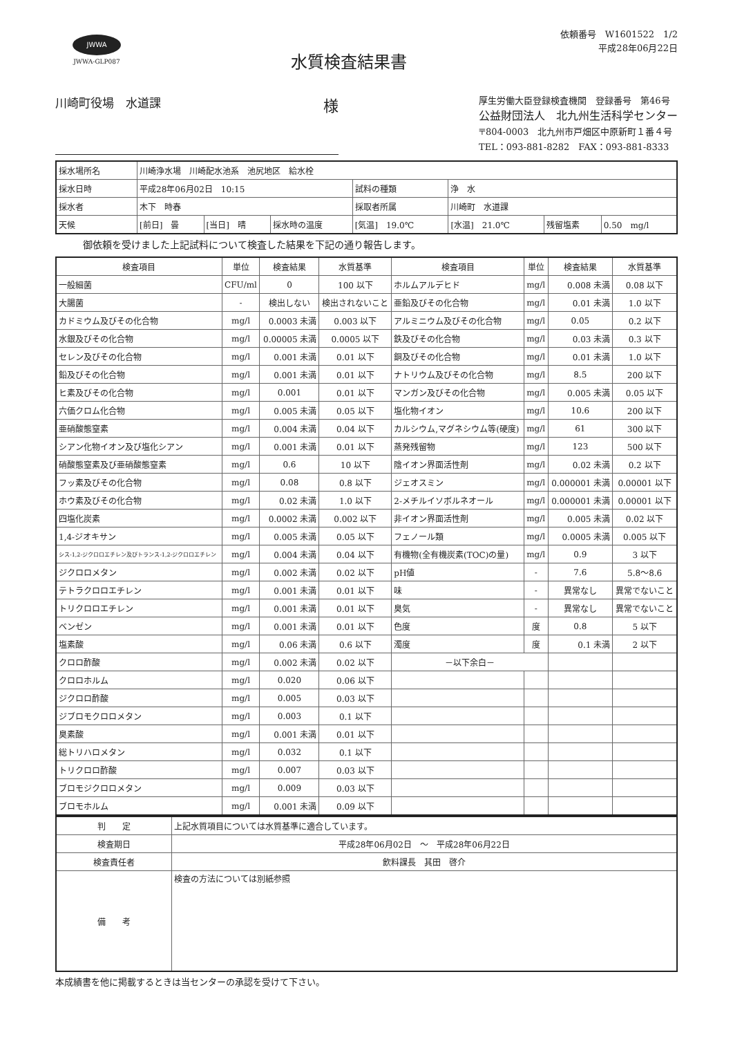JWWA
JWWA-GLP087
水質検査結果書
依頼番号　W1601522　1/2
平成28年06月22日
川崎町役場　水道課 様
厚生労働大臣登録検査機関　登録番号　第46号
公益財団法人　北九州生活科学センター
〒804-0003　北九州市戸畑区中原新町１番４号
TEL：093-881-8282　FAX：093-881-8333
| 採水場所名 | 川崎浄水場 川崎配水池系 池尻地区 給水栓 | | | | | | |
| 採水日時 | 平成28年06月02日 10:15 | | | 試料の種類 | 浄 水 | | |
| 採水者 | 木下 時春 | | | 採取者所属 | 川崎町 水道課 | | |
| 天候 | [前日] 曇 | [当日] 晴 | 採水時の温度 | [気温] 19.0℃ | [水温] 21.0℃ | 残留塩素 | 0.50 mg/l |
御依頼を受けました上記試料について検査した結果を下記の通り報告します。
| 検査項目 | 単位 | 検査結果 | 水質基準 | 検査項目 | 単位 | 検査結果 | 水質基準 |
| --- | --- | --- | --- | --- | --- | --- | --- |
| 一般細菌 | CFU/ml | 0 | 100 以下 | ホルムアルデヒド | mg/l | 0.008 未満 | 0.08 以下 |
| 大腸菌 | - | 検出しない | 検出されないこと | 亜鉛及びその化合物 | mg/l | 0.01 未満 | 1.0 以下 |
| カドミウム及びその化合物 | mg/l | 0.0003 未満 | 0.003 以下 | アルミニウム及びその化合物 | mg/l | 0.05 | 0.2 以下 |
| 水銀及びその化合物 | mg/l | 0.00005 未満 | 0.0005 以下 | 鉄及びその化合物 | mg/l | 0.03 未満 | 0.3 以下 |
| セレン及びその化合物 | mg/l | 0.001 未満 | 0.01 以下 | 銅及びその化合物 | mg/l | 0.01 未満 | 1.0 以下 |
| 鉛及びその化合物 | mg/l | 0.001 未満 | 0.01 以下 | ナトリウム及びその化合物 | mg/l | 8.5 | 200 以下 |
| ヒ素及びその化合物 | mg/l | 0.001 | 0.01 以下 | マンガン及びその化合物 | mg/l | 0.005 未満 | 0.05 以下 |
| 六価クロム化合物 | mg/l | 0.005 未満 | 0.05 以下 | 塩化物イオン | mg/l | 10.6 | 200 以下 |
| 亜硝酸態窒素 | mg/l | 0.004 未満 | 0.04 以下 | カルシウム,マグネシウム等(硬度) | mg/l | 61 | 300 以下 |
| シアン化物イオン及び塩化シアン | mg/l | 0.001 未満 | 0.01 以下 | 蒸発残留物 | mg/l | 123 | 500 以下 |
| 硝酸態窒素及び亜硝酸態窒素 | mg/l | 0.6 | 10 以下 | 陰イオン界面活性剤 | mg/l | 0.02 未満 | 0.2 以下 |
| フッ素及びその化合物 | mg/l | 0.08 | 0.8 以下 | ジェオスミン | mg/l | 0.000001 未満 | 0.00001 以下 |
| ホウ素及びその化合物 | mg/l | 0.02 未満 | 1.0 以下 | 2-メチルイソボルネオール | mg/l | 0.000001 未満 | 0.00001 以下 |
| 四塩化炭素 | mg/l | 0.0002 未満 | 0.002 以下 | 非イオン界面活性剤 | mg/l | 0.005 未満 | 0.02 以下 |
| 1,4-ジオキサン | mg/l | 0.005 未満 | 0.05 以下 | フェノール類 | mg/l | 0.0005 未満 | 0.005 以下 |
| シス-1,2-ジクロロエチレン及びトランス-1,2-ジクロロエチレン | mg/l | 0.004 未満 | 0.04 以下 | 有機物(全有機炭素(TOC)の量) | mg/l | 0.9 | 3 以下 |
| ジクロロメタン | mg/l | 0.002 未満 | 0.02 以下 | pH値 | - | 7.6 | 5.8～8.6 |
| テトラクロロエチレン | mg/l | 0.001 未満 | 0.01 以下 | 味 | - | 異常なし | 異常でないこと |
| トリクロロエチレン | mg/l | 0.001 未満 | 0.01 以下 | 臭気 | - | 異常なし | 異常でないこと |
| ベンゼン | mg/l | 0.001 未満 | 0.01 以下 | 色度 | 度 | 0.8 | 5 以下 |
| 塩素酸 | mg/l | 0.06 未満 | 0.6 以下 | 濁度 | 度 | 0.1 未満 | 2 以下 |
| クロロ酢酸 | mg/l | 0.002 未満 | 0.02 以下 | －以下余白－ | | | |
| クロロホルム | mg/l | 0.020 | 0.06 以下 | | | | |
| ジクロロ酢酸 | mg/l | 0.005 | 0.03 以下 | | | | |
| ジブロモクロロメタン | mg/l | 0.003 | 0.1 以下 | | | | |
| 臭素酸 | mg/l | 0.001 未満 | 0.01 以下 | | | | |
| 総トリハロメタン | mg/l | 0.032 | 0.1 以下 | | | | |
| トリクロロ酢酸 | mg/l | 0.007 | 0.03 以下 | | | | |
| ブロモジクロロメタン | mg/l | 0.009 | 0.03 以下 | | | | |
| ブロモホルム | mg/l | 0.001 未満 | 0.09 以下 | | | | |
| 判 定 | 上記水質項目については水質基準に適合しています。 |
| 検査期日 | 平成28年06月02日 ～ 平成28年06月22日 |
| 検査責任者 | 飲料課長 其田 啓介 |
| 備 考 | 検査の方法については別紙参照 |
本成績書を他に掲載するときは当センターの承認を受けて下さい。